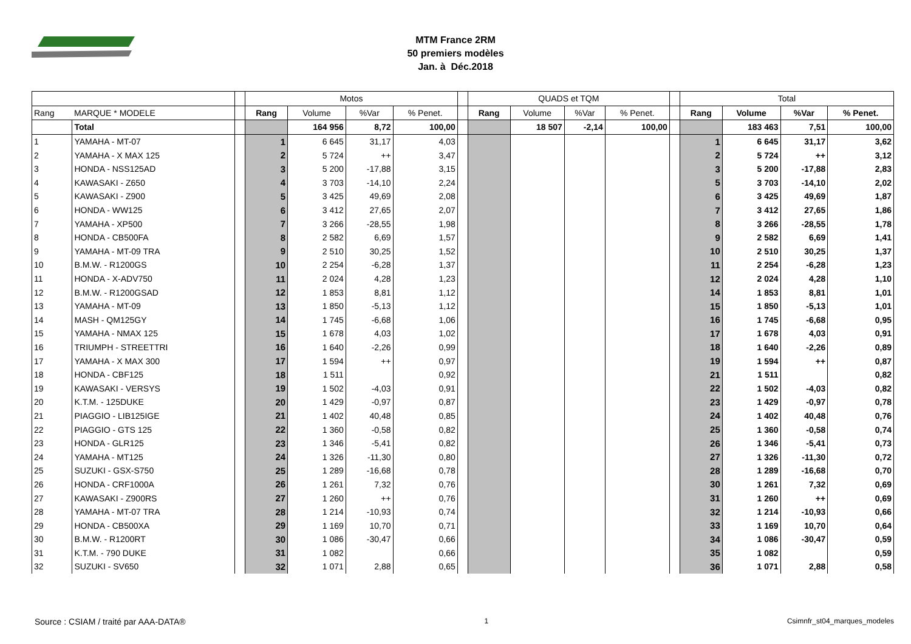MTM France 2RM
50 premiers modèles
Jan. à Déc.2018
| | | | Motos | | | | | QUADS et TQM | | | | | Total | | | |
| Rang | MARQUE * MODELE | | Rang | Volume | %Var | % Penet. | | Rang | Volume | %Var | % Penet. | | Rang | Volume | %Var | % Penet. |
| | Total | | | 164 956 | 8,72 | 100,00 | | | 18 507 | -2,14 | 100,00 | | | 183 463 | 7,51 | 100,00 |
| 1 | YAMAHA - MT-07 | | 1 | 6 645 | 31,17 | 4,03 | | | | | | | 1 | 6 645 | 31,17 | 3,62 |
| 2 | YAMAHA - X MAX 125 | | 2 | 5 724 | ++ | 3,47 | | | | | | | 2 | 5 724 | ++ | 3,12 |
| 3 | HONDA - NSS125AD | | 3 | 5 200 | -17,88 | 3,15 | | | | | | | 3 | 5 200 | -17,88 | 2,83 |
| 4 | KAWASAKI - Z650 | | 4 | 3 703 | -14,10 | 2,24 | | | | | | | 5 | 3 703 | -14,10 | 2,02 |
| 5 | KAWASAKI - Z900 | | 5 | 3 425 | 49,69 | 2,08 | | | | | | | 6 | 3 425 | 49,69 | 1,87 |
| 6 | HONDA - WW125 | | 6 | 3 412 | 27,65 | 2,07 | | | | | | | 7 | 3 412 | 27,65 | 1,86 |
| 7 | YAMAHA - XP500 | | 7 | 3 266 | -28,55 | 1,98 | | | | | | | 8 | 3 266 | -28,55 | 1,78 |
| 8 | HONDA - CB500FA | | 8 | 2 582 | 6,69 | 1,57 | | | | | | | 9 | 2 582 | 6,69 | 1,41 |
| 9 | YAMAHA - MT-09 TRA | | 9 | 2 510 | 30,25 | 1,52 | | | | | | | 10 | 2 510 | 30,25 | 1,37 |
| 10 | B.M.W. - R1200GS | | 10 | 2 254 | -6,28 | 1,37 | | | | | | | 11 | 2 254 | -6,28 | 1,23 |
| 11 | HONDA - X-ADV750 | | 11 | 2 024 | 4,28 | 1,23 | | | | | | | 12 | 2 024 | 4,28 | 1,10 |
| 12 | B.M.W. - R1200GSAD | | 12 | 1 853 | 8,81 | 1,12 | | | | | | | 14 | 1 853 | 8,81 | 1,01 |
| 13 | YAMAHA - MT-09 | | 13 | 1 850 | -5,13 | 1,12 | | | | | | | 15 | 1 850 | -5,13 | 1,01 |
| 14 | MASH - QM125GY | | 14 | 1 745 | -6,68 | 1,06 | | | | | | | 16 | 1 745 | -6,68 | 0,95 |
| 15 | YAMAHA - NMAX 125 | | 15 | 1 678 | 4,03 | 1,02 | | | | | | | 17 | 1 678 | 4,03 | 0,91 |
| 16 | TRIUMPH - STREETTRI | | 16 | 1 640 | -2,26 | 0,99 | | | | | | | 18 | 1 640 | -2,26 | 0,89 |
| 17 | YAMAHA - X MAX 300 | | 17 | 1 594 | ++ | 0,97 | | | | | | | 19 | 1 594 | ++ | 0,87 |
| 18 | HONDA - CBF125 | | 18 | 1 511 | | 0,92 | | | | | | | 21 | 1 511 | | 0,82 |
| 19 | KAWASAKI - VERSYS | | 19 | 1 502 | -4,03 | 0,91 | | | | | | | 22 | 1 502 | -4,03 | 0,82 |
| 20 | K.T.M. - 125DUKE | | 20 | 1 429 | -0,97 | 0,87 | | | | | | | 23 | 1 429 | -0,97 | 0,78 |
| 21 | PIAGGIO - LIB125IGE | | 21 | 1 402 | 40,48 | 0,85 | | | | | | | 24 | 1 402 | 40,48 | 0,76 |
| 22 | PIAGGIO - GTS 125 | | 22 | 1 360 | -0,58 | 0,82 | | | | | | | 25 | 1 360 | -0,58 | 0,74 |
| 23 | HONDA - GLR125 | | 23 | 1 346 | -5,41 | 0,82 | | | | | | | 26 | 1 346 | -5,41 | 0,73 |
| 24 | YAMAHA - MT125 | | 24 | 1 326 | -11,30 | 0,80 | | | | | | | 27 | 1 326 | -11,30 | 0,72 |
| 25 | SUZUKI - GSX-S750 | | 25 | 1 289 | -16,68 | 0,78 | | | | | | | 28 | 1 289 | -16,68 | 0,70 |
| 26 | HONDA - CRF1000A | | 26 | 1 261 | 7,32 | 0,76 | | | | | | | 30 | 1 261 | 7,32 | 0,69 |
| 27 | KAWASAKI - Z900RS | | 27 | 1 260 | ++ | 0,76 | | | | | | | 31 | 1 260 | ++ | 0,69 |
| 28 | YAMAHA - MT-07 TRA | | 28 | 1 214 | -10,93 | 0,74 | | | | | | | 32 | 1 214 | -10,93 | 0,66 |
| 29 | HONDA - CB500XA | | 29 | 1 169 | 10,70 | 0,71 | | | | | | | 33 | 1 169 | 10,70 | 0,64 |
| 30 | B.M.W. - R1200RT | | 30 | 1 086 | -30,47 | 0,66 | | | | | | | 34 | 1 086 | -30,47 | 0,59 |
| 31 | K.T.M. - 790 DUKE | | 31 | 1 082 | | 0,66 | | | | | | | 35 | 1 082 | | 0,59 |
| 32 | SUZUKI - SV650 | | 32 | 1 071 | 2,88 | 0,65 | | | | | | | 36 | 1 071 | 2,88 | 0,58 |
Source : CSIAM / traité par AAA-DATA® 1 Csimnfr_st04_marques_modeles